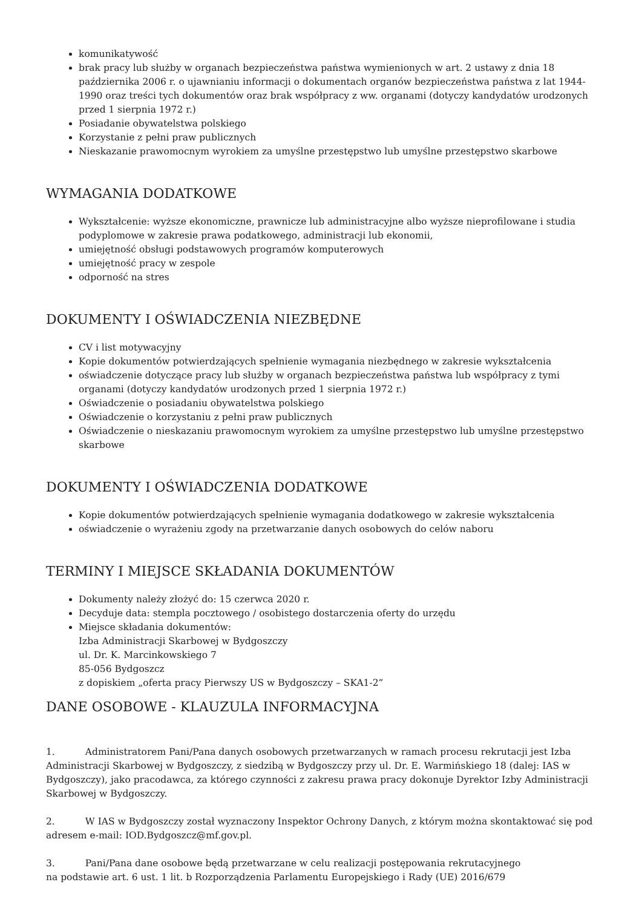komunikatywość
brak pracy lub służby w organach bezpieczeństwa państwa wymienionych w art. 2 ustawy z dnia 18 października 2006 r. o ujawnianiu informacji o dokumentach organów bezpieczeństwa państwa z lat 1944-1990 oraz treści tych dokumentów oraz brak współpracy z ww. organami (dotyczy kandydatów urodzonych przed 1 sierpnia 1972 r.)
Posiadanie obywatelstwa polskiego
Korzystanie z pełni praw publicznych
Nieskazanie prawomocnym wyrokiem za umyślne przestępstwo lub umyślne przestępstwo skarbowe
WYMAGANIA DODATKOWE
Wykształcenie: wyższe ekonomiczne, prawnicze lub administracyjne albo wyższe nieprofilowane i studia podyplomowe w zakresie prawa podatkowego, administracji lub ekonomii,
umiejętność obsługi podstawowych programów komputerowych
umiejętność pracy w zespole
odporność na stres
DOKUMENTY I OŚWIADCZENIA NIEZBĘDNE
CV i list motywacyjny
Kopie dokumentów potwierdzających spełnienie wymagania niezbędnego w zakresie wykształcenia
oświadczenie dotyczące pracy lub służby w organach bezpieczeństwa państwa lub współpracy z tymi organami (dotyczy kandydatów urodzonych przed 1 sierpnia 1972 r.)
Oświadczenie o posiadaniu obywatelstwa polskiego
Oświadczenie o korzystaniu z pełni praw publicznych
Oświadczenie o nieskazaniu prawomocnym wyrokiem za umyślne przestępstwo lub umyślne przestępstwo skarbowe
DOKUMENTY I OŚWIADCZENIA DODATKOWE
Kopie dokumentów potwierdzających spełnienie wymagania dodatkowego w zakresie wykształcenia
oświadczenie o wyrażeniu zgody na przetwarzanie danych osobowych do celów naboru
TERMINY I MIEJSCE SKŁADANIA DOKUMENTÓW
Dokumenty należy złożyć do: 15 czerwca 2020 r.
Decyduje data: stempla pocztowego / osobistego dostarczenia oferty do urzędu
Miejsce składania dokumentów:
Izba Administracji Skarbowej w Bydgoszczy
ul. Dr. K. Marcinkowskiego 7
85-056 Bydgoszcz
z dopiskiem „oferta pracy Pierwszy US w Bydgoszczy – SKA1-2”
DANE OSOBOWE - KLAUZULA INFORMACYJNA
1. Administratorem Pani/Pana danych osobowych przetwarzanych w ramach procesu rekrutacji jest Izba Administracji Skarbowej w Bydgoszczy, z siedzibą w Bydgoszczy przy ul. Dr. E. Warmińskiego 18 (dalej: IAS w Bydgoszczy), jako pracodawca, za którego czynności z zakresu prawa pracy dokonuje Dyrektor Izby Administracji Skarbowej w Bydgoszczy.
2. W IAS w Bydgoszczy został wyznaczony Inspektor Ochrony Danych, z którym można skontaktować się pod adresem e-mail: IOD.Bydgoszcz@mf.gov.pl.
3. Pani/Pana dane osobowe będą przetwarzane w celu realizacji postępowania rekrutacyjnego
na podstawie art. 6 ust. 1 lit. b Rozporządzenia Parlamentu Europejskiego i Rady (UE) 2016/679